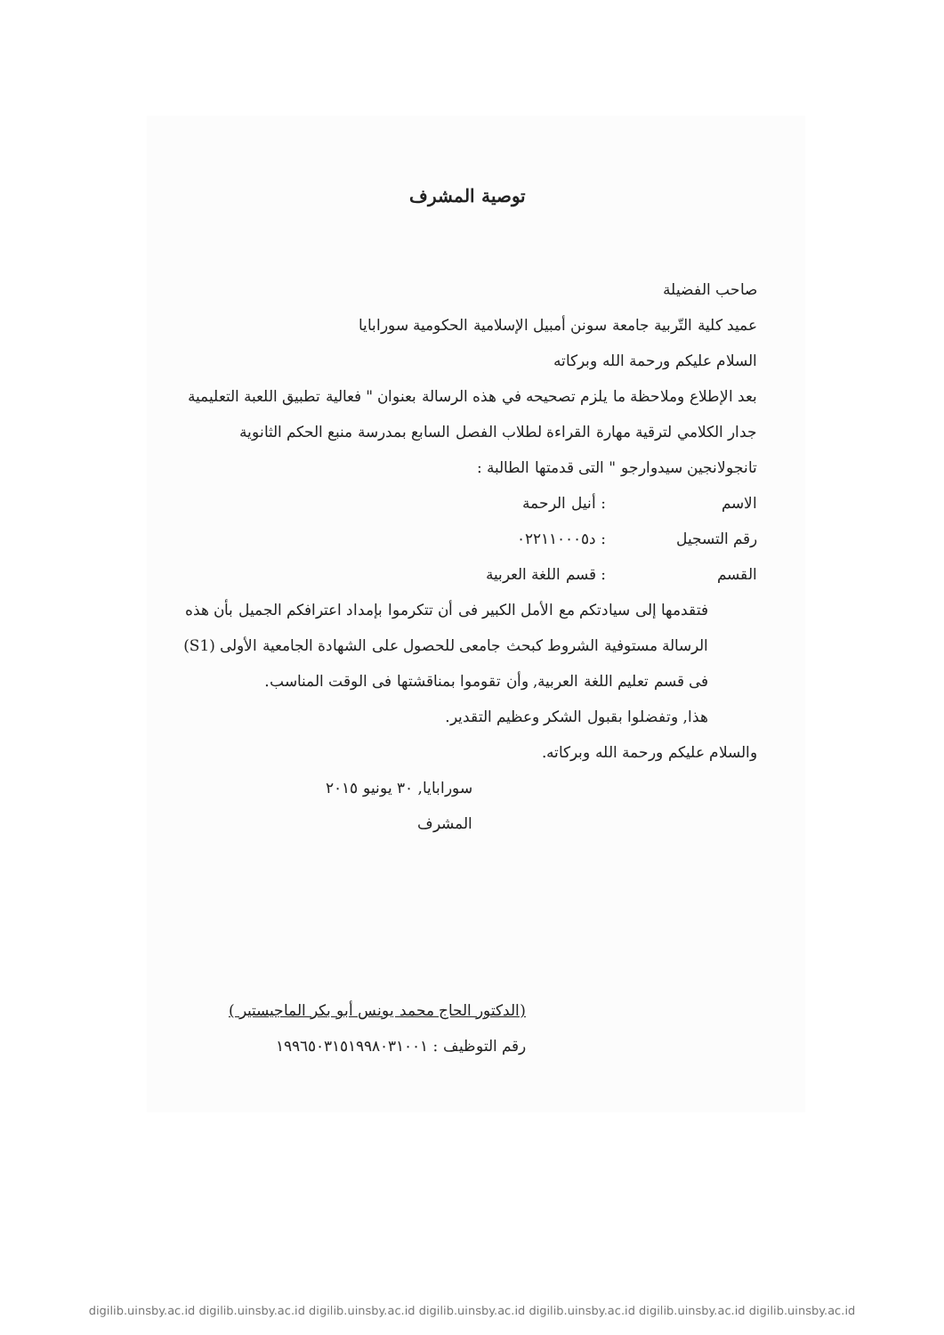توصية المشرف
صاحب الفضيلة
عميد كلية التّربية جامعة سونن أمبيل الإسلامية الحكومية سورابايا
السلام عليكم ورحمة الله وبركاته
بعد الإطلاع وملاحظة ما يلزم تصحيحه في هذه الرسالة بعنوان " فعالية تطبيق اللعبة التعليمية جدار الكلامي لترقية مهارة القراءة لطلاب الفصل السابع بمدرسة منبع الحكم الثانوية تانجولانجين سيدوارجو " التى قدمتها الطالبة :
الاسم : أنيل الرحمة
رقم التسجيل : د٠٢٢١١٠٠٠٥
القسم : قسم اللغة العربية
فتقدمها إلى سيادتكم مع الأمل الكبير فى أن تتكرموا بإمداد اعترافكم الجميل بأن هذه الرسالة مستوفية الشروط كبحث جامعى للحصول على الشهادة الجامعية الأولى (S1) فى قسم تعليم اللغة العربية, وأن تقوموا بمناقشتها فى الوقت المناسب.
هذا, وتفضلوا بقبول الشكر وعظيم التقدير.
والسلام عليكم ورحمة الله وبركاته.
سورابايا, ٣٠ يونيو ٢٠١٥
المشرف
(الدكتور الحاج محمد يونس أبو بكر الماجيستير )
رقم التوظيف : ١٩٩٦٥٠٣١٥١٩٩٨٠٣١٠٠١
digilib.uinsby.ac.id digilib.uinsby.ac.id digilib.uinsby.ac.id digilib.uinsby.ac.id digilib.uinsby.ac.id digilib.uinsby.ac.id digilib.uinsby.ac.id